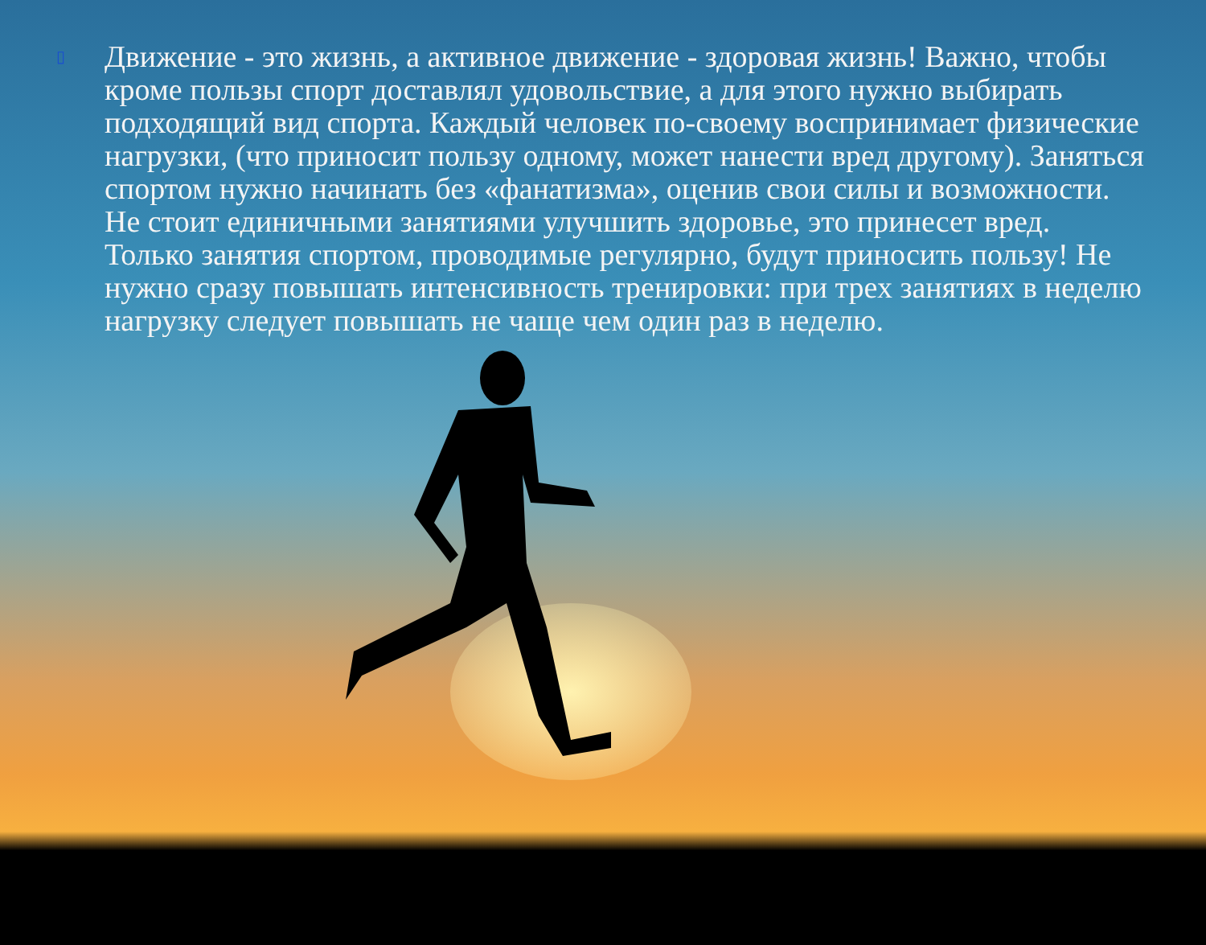▯
Движение - это жизнь, а активное движение - здоровая жизнь! Важно, чтобы
кроме пользы спорт доставлял удовольствие, а для этого нужно выбирать
подходящий вид спорта. Каждый человек по-своему воспринимает физические
нагрузки, (что приносит пользу одному, может нанести вред другому). Заняться
спортом нужно начинать без «фанатизма», оценив свои силы и возможности.
Не стоит единичными занятиями улучшить здоровье, это принесет вред.
Только занятия спортом, проводимые регулярно, будут приносить пользу! Не
нужно сразу повышать интенсивность тренировки: при трех занятиях в неделю
нагрузку следует повышать не чаще чем один раз в неделю.